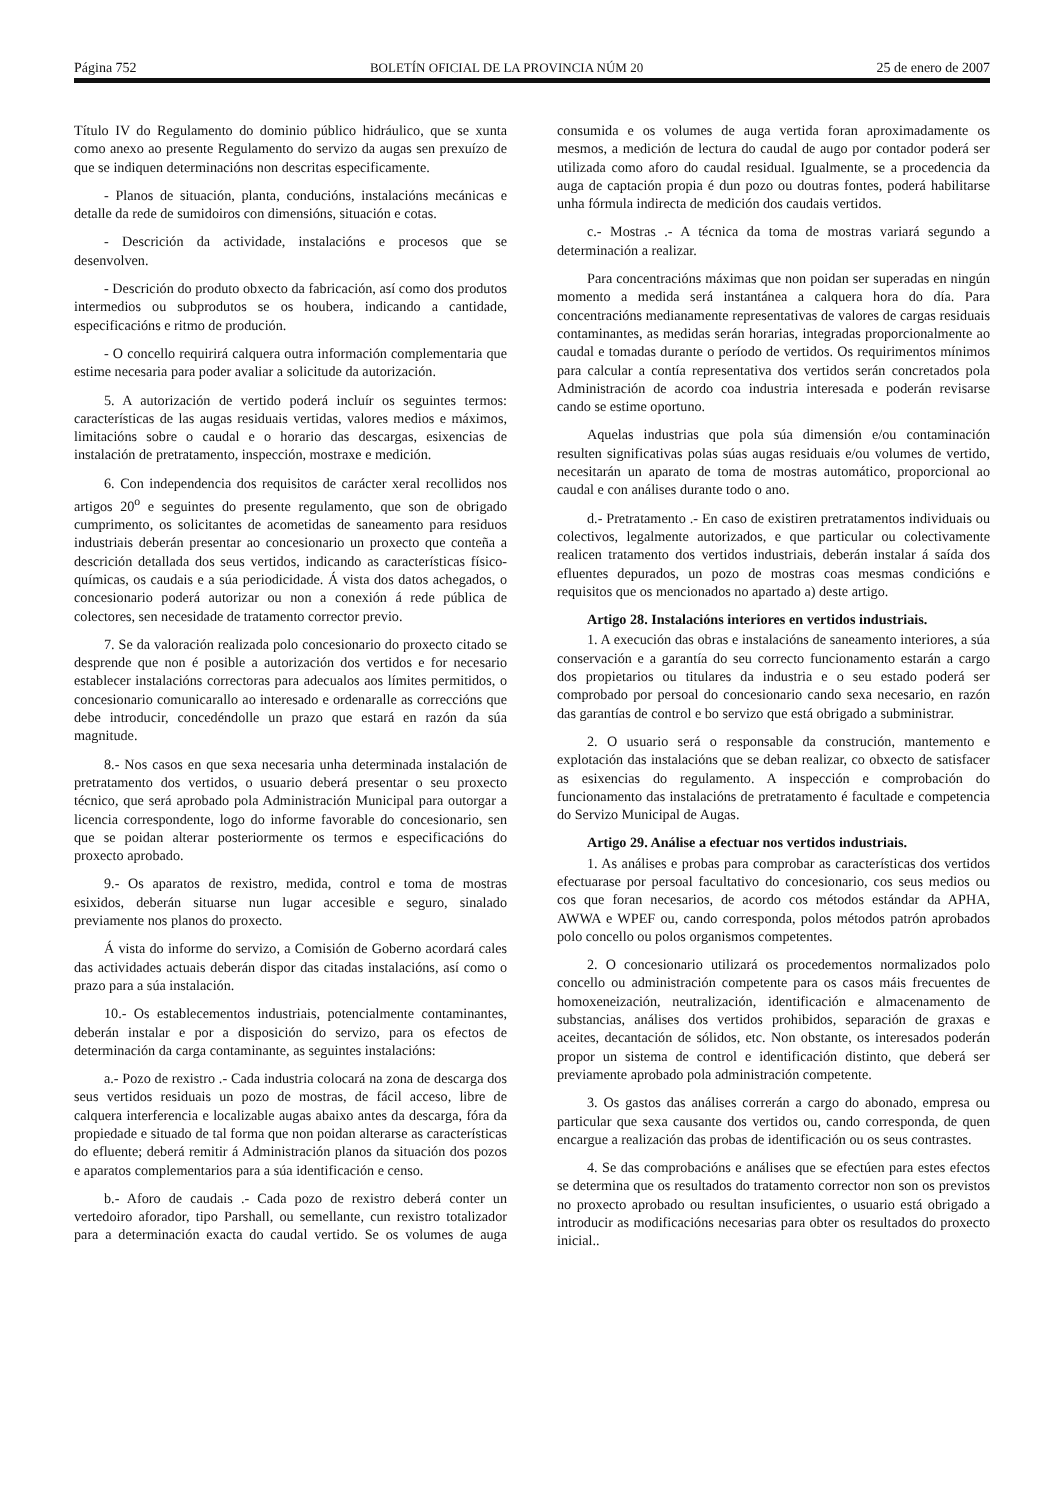Página 752 BOLETÍN OFICIAL DE LA PROVINCIA NÚM 20 25 de enero de 2007
Título IV do Regulamento do dominio público hidráulico, que se xunta como anexo ao presente Regulamento do servizo da augas sen prexuízo de que se indiquen determinacións non descritas especificamente.
- Planos de situación, planta, conducións, instalacións mecánicas e detalle da rede de sumidoiros con dimensións, situación e cotas.
- Descrición da actividade, instalacións e procesos que se desenvolven.
- Descrición do produto obxecto da fabricación, así como dos produtos intermedios ou subprodutos se os houbera, indicando a cantidade, especificacións e ritmo de produción.
- O concello requirirá calquera outra información complementaria que estime necesaria para poder avaliar a solicitude da autorización.
5. A autorización de vertido poderá incluír os seguintes termos: características de las augas residuais vertidas, valores medios e máximos, limitacións sobre o caudal e o horario das descargas, esixencias de instalación de pretratamento, inspección, mostraxe e medición.
6. Con independencia dos requisitos de carácter xeral recollidos nos artigos 20<sup>o</sup> e seguintes do presente regulamento, que son de obrigado cumprimento, os solicitantes de acometidas de saneamento para residuos industriais deberán presentar ao concesionario un proxecto que conteña a descrición detallada dos seus vertidos, indicando as características físico-químicas, os caudais e a súa periodicidade. Á vista dos datos achegados, o concesionario poderá autorizar ou non a conexión á rede pública de colectores, sen necesidade de tratamento corrector previo.
7. Se da valoración realizada polo concesionario do proxecto citado se desprende que non é posible a autorización dos vertidos e for necesario establecer instalacións correctoras para adecualos aos límites permitidos, o concesionario comunicarallo ao interesado e ordenaralle as correccións que debe introducir, concedéndolle un prazo que estará en razón da súa magnitude.
8.- Nos casos en que sexa necesaria unha determinada instalación de pretratamento dos vertidos, o usuario deberá presentar o seu proxecto técnico, que será aprobado pola Administración Municipal para outorgar a licencia correspondente, logo do informe favorable do concesionario, sen que se poidan alterar posteriormente os termos e especificacións do proxecto aprobado.
9.- Os aparatos de rexistro, medida, control e toma de mostras esixidos, deberán situarse nun lugar accesible e seguro, sinalado previamente nos planos do proxecto.
Á vista do informe do servizo, a Comisión de Goberno acordará cales das actividades actuais deberán dispor das citadas instalacións, así como o prazo para a súa instalación.
10.- Os establecementos industriais, potencialmente contaminantes, deberán instalar e por a disposición do servizo, para os efectos de determinación da carga contaminante, as seguintes instalacións:
a.- Pozo de rexistro .- Cada industria colocará na zona de descarga dos seus vertidos residuais un pozo de mostras, de fácil acceso, libre de calquera interferencia e localizable augas abaixo antes da descarga, fóra da propiedade e situado de tal forma que non poidan alterarse as características do efluente; deberá remitir á Administración planos da situación dos pozos e aparatos complementarios para a súa identificación e censo.
b.- Aforo de caudais .- Cada pozo de rexistro deberá conter un vertedoiro aforador, tipo Parshall, ou semellante, cun rexistro totalizador para a determinación exacta do caudal vertido. Se os volumes de auga consumida e os volumes de auga vertida foran aproximadamente os mesmos, a medición de lectura do caudal de augo por contador poderá ser utilizada como aforo do caudal residual. Igualmente, se a procedencia da auga de captación propia é dun pozo ou doutras fontes, poderá habilitarse unha fórmula indirecta de medición dos caudais vertidos.
c.- Mostras .- A técnica da toma de mostras variará segundo a determinación a realizar.
Para concentracións máximas que non poidan ser superadas en ningún momento a medida será instantánea a calquera hora do día. Para concentracións medianamente representativas de valores de cargas residuais contaminantes, as medidas serán horarias, integradas proporcionalmente ao caudal e tomadas durante o período de vertidos. Os requirimentos mínimos para calcular a contía representativa dos vertidos serán concretados pola Administración de acordo coa industria interesada e poderán revisarse cando se estime oportuno.
Aquelas industrias que pola súa dimensión e/ou contaminación resulten significativas polas súas augas residuais e/ou volumes de vertido, necesitarán un aparato de toma de mostras automático, proporcional ao caudal e con análises durante todo o ano.
d.- Pretratamento .- En caso de existiren pretratamentos individuais ou colectivos, legalmente autorizados, e que particular ou colectivamente realicen tratamento dos vertidos industriais, deberán instalar á saída dos efluentes depurados, un pozo de mostras coas mesmas condicións e requisitos que os mencionados no apartado a) deste artigo.
Artigo 28. Instalacións interiores en vertidos industriais.
1. A execución das obras e instalacións de saneamento interiores, a súa conservación e a garantía do seu correcto funcionamento estarán a cargo dos propietarios ou titulares da industria e o seu estado poderá ser comprobado por persoal do concesionario cando sexa necesario, en razón das garantías de control e bo servizo que está obrigado a subministrar.
2. O usuario será o responsable da construción, mantemento e explotación das instalacións que se deban realizar, co obxecto de satisfacer as esixencias do regulamento. A inspección e comprobación do funcionamento das instalacións de pretratamento é facultade e competencia do Servizo Municipal de Augas.
Artigo 29. Análise a efectuar nos vertidos industriais.
1. As análises e probas para comprobar as características dos vertidos efectuarase por persoal facultativo do concesionario, cos seus medios ou cos que foran necesarios, de acordo cos métodos estándar da APHA, AWWA e WPEF ou, cando corresponda, polos métodos patrón aprobados polo concello ou polos organismos competentes.
2. O concesionario utilizará os procedementos normalizados polo concello ou administración competente para os casos máis frecuentes de homoxeneización, neutralización, identificación e almacenamento de substancias, análises dos vertidos prohibidos, separación de graxas e aceites, decantación de sólidos, etc. Non obstante, os interesados poderán propor un sistema de control e identificación distinto, que deberá ser previamente aprobado pola administración competente.
3. Os gastos das análises correrán a cargo do abonado, empresa ou particular que sexa causante dos vertidos ou, cando corresponda, de quen encargue a realización das probas de identificación ou os seus contrastes.
4. Se das comprobacións e análises que se efectúen para estes efectos se determina que os resultados do tratamento corrector non son os previstos no proxecto aprobado ou resultan insuficientes, o usuario está obrigado a introducir as modificacións necesarias para obter os resultados do proxecto inicial..